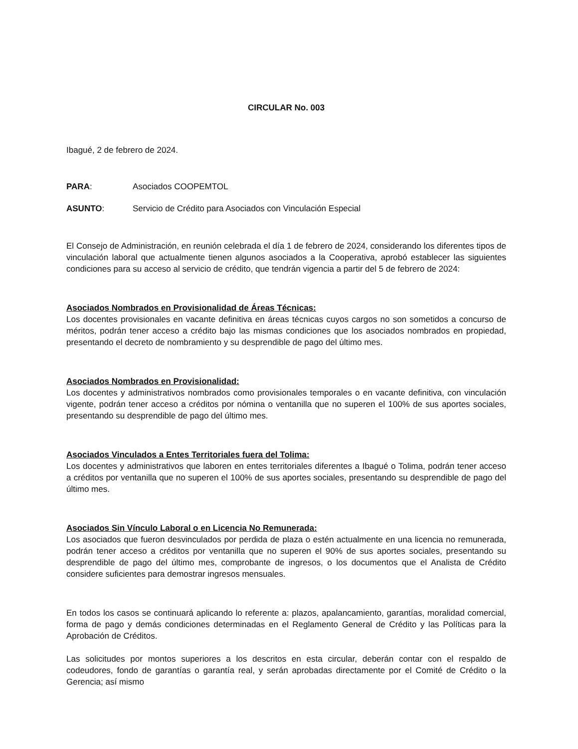CIRCULAR No. 003
Ibagué, 2 de febrero de 2024.
PARA: Asociados COOPEMTOL
ASUNTO: Servicio de Crédito para Asociados con Vinculación Especial
El Consejo de Administración, en reunión celebrada el día 1 de febrero de 2024, considerando los diferentes tipos de vinculación laboral que actualmente tienen algunos asociados a la Cooperativa, aprobó establecer las siguientes condiciones para su acceso al servicio de crédito, que tendrán vigencia a partir del 5 de febrero de 2024:
Asociados Nombrados en Provisionalidad de Áreas Técnicas:
Los docentes provisionales en vacante definitiva en áreas técnicas cuyos cargos no son sometidos a concurso de méritos, podrán tener acceso a crédito bajo las mismas condiciones que los asociados nombrados en propiedad, presentando el decreto de nombramiento y su desprendible de pago del último mes.
Asociados Nombrados en Provisionalidad:
Los docentes y administrativos nombrados como provisionales temporales o en vacante definitiva, con vinculación vigente, podrán tener acceso a créditos por nómina o ventanilla que no superen el 100% de sus aportes sociales, presentando su desprendible de pago del último mes.
Asociados Vinculados a Entes Territoriales fuera del Tolima:
Los docentes y administrativos que laboren en entes territoriales diferentes a Ibagué o Tolima, podrán tener acceso a créditos por ventanilla que no superen el 100% de sus aportes sociales, presentando su desprendible de pago del último mes.
Asociados Sin Vínculo Laboral o en Licencia No Remunerada:
Los asociados que fueron desvinculados por perdida de plaza o estén actualmente en una licencia no remunerada, podrán tener acceso a créditos por ventanilla que no superen el 90% de sus aportes sociales, presentando su desprendible de pago del último mes, comprobante de ingresos, o los documentos que el Analista de Crédito considere suficientes para demostrar ingresos mensuales.
En todos los casos se continuará aplicando lo referente a: plazos, apalancamiento, garantías, moralidad comercial, forma de pago y demás condiciones determinadas en el Reglamento General de Crédito y las Políticas para la Aprobación de Créditos.
Las solicitudes por montos superiores a los descritos en esta circular, deberán contar con el respaldo de codeudores, fondo de garantías o garantía real, y serán aprobadas directamente por el Comité de Crédito o la Gerencia; así mismo